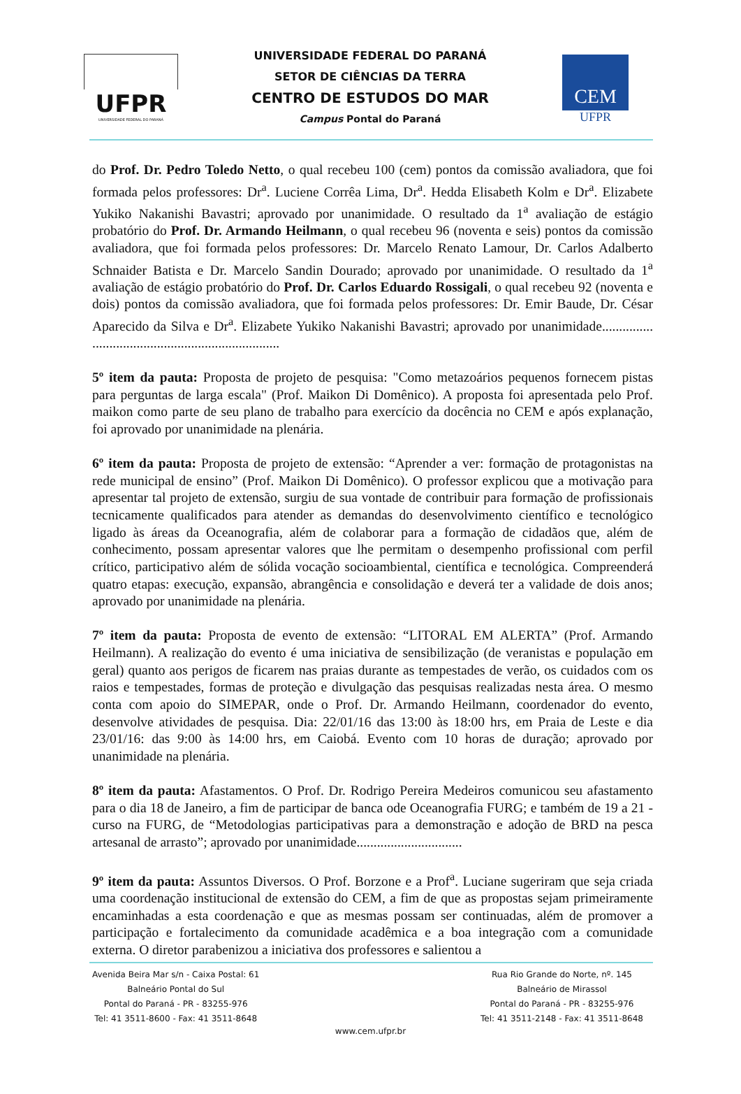UFPR
UNIVERSIDADE FEDERAL DO PARANÁ
UNIVERSIDADE FEDERAL DO PARANÁ
SETOR DE CIÊNCIAS DA TERRA
CENTRO DE ESTUDOS DO MAR
Campus Pontal do Paraná
CEM
UFPR
do Prof. Dr. Pedro Toledo Netto, o qual recebeu 100 (cem) pontos da comissão avaliadora, que foi formada pelos professores: Dr<sup>a</sup>. Luciene Corrêa Lima, Dr<sup>a</sup>. Hedda Elisabeth Kolm e Dr<sup>a</sup>. Elizabete Yukiko Nakanishi Bavastri; aprovado por unanimidade. O resultado da 1<sup>a</sup> avaliação de estágio probatório do Prof. Dr. Armando Heilmann, o qual recebeu 96 (noventa e seis) pontos da comissão avaliadora, que foi formada pelos professores: Dr. Marcelo Renato Lamour, Dr. Carlos Adalberto Schnaider Batista e Dr. Marcelo Sandin Dourado; aprovado por unanimidade. O resultado da 1<sup>a</sup> avaliação de estágio probatório do Prof. Dr. Carlos Eduardo Rossigali, o qual recebeu 92 (noventa e dois) pontos da comissão avaliadora, que foi formada pelos professores: Dr. Emir Baude, Dr. César Aparecido da Silva e Dr<sup>a</sup>. Elizabete Yukiko Nakanishi Bavastri; aprovado por unanimidade............... .......................................................
5º item da pauta: Proposta de projeto de pesquisa: "Como metazoários pequenos fornecem pistas para perguntas de larga escala" (Prof. Maikon Di Domênico). A proposta foi apresentada pelo Prof. maikon como parte de seu plano de trabalho para exercício da docência no CEM e após explanação, foi aprovado por unanimidade na plenária.
6º item da pauta: Proposta de projeto de extensão: “Aprender a ver: formação de protagonistas na rede municipal de ensino” (Prof. Maikon Di Domênico). O professor explicou que a motivação para apresentar tal projeto de extensão, surgiu de sua vontade de contribuir para formação de profissionais tecnicamente qualificados para atender as demandas do desenvolvimento científico e tecnológico ligado às áreas da Oceanografia, além de colaborar para a formação de cidadãos que, além de conhecimento, possam apresentar valores que lhe permitam o desempenho profissional com perfil crítico, participativo além de sólida vocação socioambiental, científica e tecnológica. Compreenderá quatro etapas: execução, expansão, abrangência e consolidação e deverá ter a validade de dois anos; aprovado por unanimidade na plenária.
7º item da pauta: Proposta de evento de extensão: “LITORAL EM ALERTA” (Prof. Armando Heilmann). A realização do evento é uma iniciativa de sensibilização (de veranistas e população em geral) quanto aos perigos de ficarem nas praias durante as tempestades de verão, os cuidados com os raios e tempestades, formas de proteção e divulgação das pesquisas realizadas nesta área. O mesmo conta com apoio do SIMEPAR, onde o Prof. Dr. Armando Heilmann, coordenador do evento, desenvolve atividades de pesquisa. Dia: 22/01/16 das 13:00 às 18:00 hrs, em Praia de Leste e dia 23/01/16: das 9:00 às 14:00 hrs, em Caiobá. Evento com 10 horas de duração; aprovado por unanimidade na plenária.
8º item da pauta: Afastamentos. O Prof. Dr. Rodrigo Pereira Medeiros comunicou seu afastamento para o dia 18 de Janeiro, a fim de participar de banca ode Oceanografia FURG; e também de 19 a 21 - curso na FURG, de “Metodologias participativas para a demonstração e adoção de BRD na pesca artesanal de arrasto”; aprovado por unanimidade...............................
9º item da pauta: Assuntos Diversos. O Prof. Borzone e a Prof<sup>a</sup>. Luciane sugeriram que seja criada uma coordenação institucional de extensão do CEM, a fim de que as propostas sejam primeiramente encaminhadas a esta coordenação e que as mesmas possam ser continuadas, além de promover a participação e fortalecimento da comunidade acadêmica e a boa integração com a comunidade externa. O diretor parabenizou a iniciativa dos professores e salientou a
Avenida Beira Mar s/n - Caixa Postal: 61
Balneário Pontal do Sul
Pontal do Paraná - PR - 83255-976
Tel: 41 3511-8600 - Fax: 41 3511-8648
Rua Rio Grande do Norte, nº. 145
Balneário de Mirassol
Pontal do Paraná - PR - 83255-976
Tel: 41 3511-2148 - Fax: 41 3511-8648
www.cem.ufpr.br